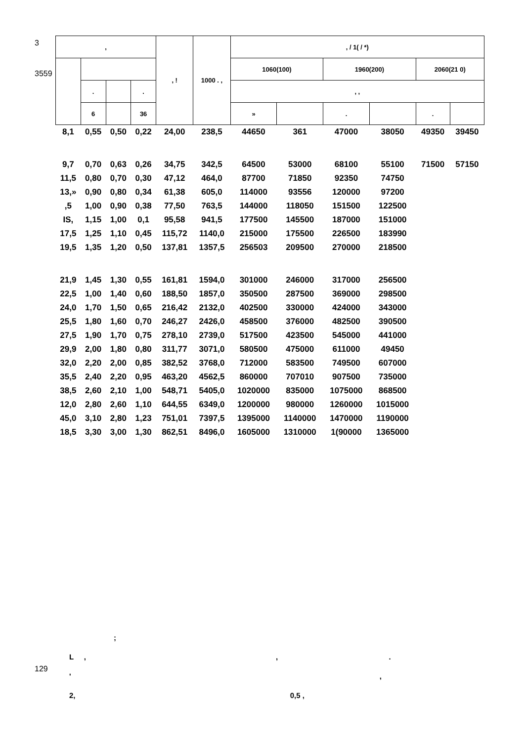3
3559
129
| , | | | | , ! | 1000 . , | , / 1( / *) | | | | | |
| --- | --- | --- | --- | --- | --- | --- | --- | --- | --- | --- | --- |
| | | | | | | 1060(100) | | 1960(200) | | 2060(21 0) | |
| | . | | . | | | , , | | | | | |
| | 6 | | 36 | | | » | | . | | . | |
| 8,1 | 0,55 | 0,50 | 0,22 | 24,00 | 238,5 | 44650 | 361 | 47000 | 38050 | 49350 | 39450 |
| 9,7 | 0,70 | 0,63 | 0,26 | 34,75 | 342,5 | 64500 | 53000 | 68100 | 55100 | 71500 | 57150 |
| 11,5 | 0,80 | 0,70 | 0,30 | 47,12 | 464,0 | 87700 | 71850 | 92350 | 74750 | | |
| 13,» | 0,90 | 0,80 | 0,34 | 61,38 | 605,0 | 114000 | 93556 | 120000 | 97200 | | |
| ,5 | 1,00 | 0,90 | 0,38 | 77,50 | 763,5 | 144000 | 118050 | 151500 | 122500 | | |
| IS, | 1,15 | 1,00 | 0,1 | 95,58 | 941,5 | 177500 | 145500 | 187000 | 151000 | | |
| 17,5 | 1,25 | 1,10 | 0,45 | 115,72 | 1140,0 | 215000 | 175500 | 226500 | 183990 | | |
| 19,5 | 1,35 | 1,20 | 0,50 | 137,81 | 1357,5 | 256503 | 209500 | 270000 | 218500 | | |
| 21,9 | 1,45 | 1,30 | 0,55 | 161,81 | 1594,0 | 301000 | 246000 | 317000 | 256500 | | |
| 22,5 | 1,00 | 1,40 | 0,60 | 188,50 | 1857,0 | 350500 | 287500 | 369000 | 298500 | | |
| 24,0 | 1,70 | 1,50 | 0,65 | 216,42 | 2132,0 | 402500 | 330000 | 424000 | 343000 | | |
| 25,5 | 1,80 | 1,60 | 0,70 | 246,27 | 2426,0 | 458500 | 376000 | 482500 | 390500 | | |
| 27,5 | 1,90 | 1,70 | 0,75 | 278,10 | 2739,0 | 517500 | 423500 | 545000 | 441000 | | |
| 29,9 | 2,00 | 1,80 | 0,80 | 311,77 | 3071,0 | 580500 | 475000 | 611000 | 49450 | | |
| 32,0 | 2,20 | 2,00 | 0,85 | 382,52 | 3768,0 | 712000 | 583500 | 749500 | 607000 | | |
| 35,5 | 2,40 | 2,20 | 0,95 | 463,20 | 4562,5 | 860000 | 707010 | 907500 | 735000 | | |
| 38,5 | 2,60 | 2,10 | 1,00 | 548,71 | 5405,0 | 1020000 | 835000 | 1075000 | 868500 | | |
| 12,0 | 2,80 | 2,60 | 1,10 | 644,55 | 6349,0 | 1200000 | 980000 | 1260000 | 1015000 | | |
| 45,0 | 3,10 | 2,80 | 1,23 | 751,01 | 7397,5 | 1395000 | 1140000 | 1470000 | 1190000 | | |
| 18,5 | 3,30 | 3,00 | 1,30 | 862,51 | 8496,0 | 1605000 | 1310000 | 1(90000 | 1365000 | | |
;
L , , .
' ,
2, 0,5 ,